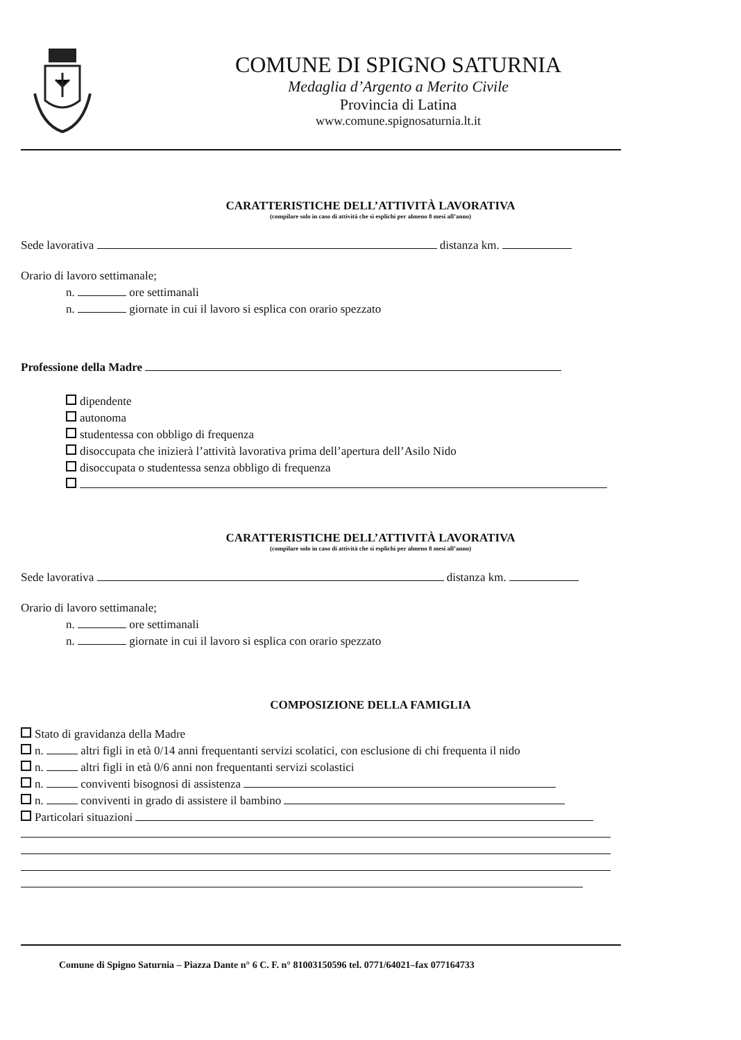COMUNE DI SPIGNO SATURNIA
Medaglia d’Argento a Merito Civile
Provincia di Latina
www.comune.spignosaturnia.lt.it
CARATTERISTICHE DELL’ATTIVITÀ LAVORATIVA
(compilare solo in caso di attività che si esplichi per almeno 8 mesi all’anno)
Sede lavorativa distanza km.
Orario di lavoro settimanale;
n. ore settimanali
n. giornate in cui il lavoro si esplica con orario spezzato
Professione della Madre
dipendente
autonoma
studentessa con obbligo di frequenza
disoccupata che inizierà l’attività lavorativa prima dell’apertura dell’Asilo Nido
disoccupata o studentessa senza obbligo di frequenza
CARATTERISTICHE DELL’ATTIVITÀ LAVORATIVA
(compilare solo in caso di attività che si esplichi per almeno 8 mesi all’anno)
Sede lavorativa distanza km.
Orario di lavoro settimanale;
n. ore settimanali
n. giornate in cui il lavoro si esplica con orario spezzato
COMPOSIZIONE DELLA FAMIGLIA
Stato di gravidanza della Madre
n. altri figli in età 0/14 anni frequentanti servizi scolatici, con esclusione di chi frequenta il nido
n. altri figli in età 0/6 anni non frequentanti servizi scolastici
n. conviventi bisognosi di assistenza
n. conviventi in grado di assistere il bambino
Particolari situazioni
Comune di Spigno Saturnia – Piazza Dante n° 6 C. F. n° 81003150596 tel. 0771/64021–fax 077164733